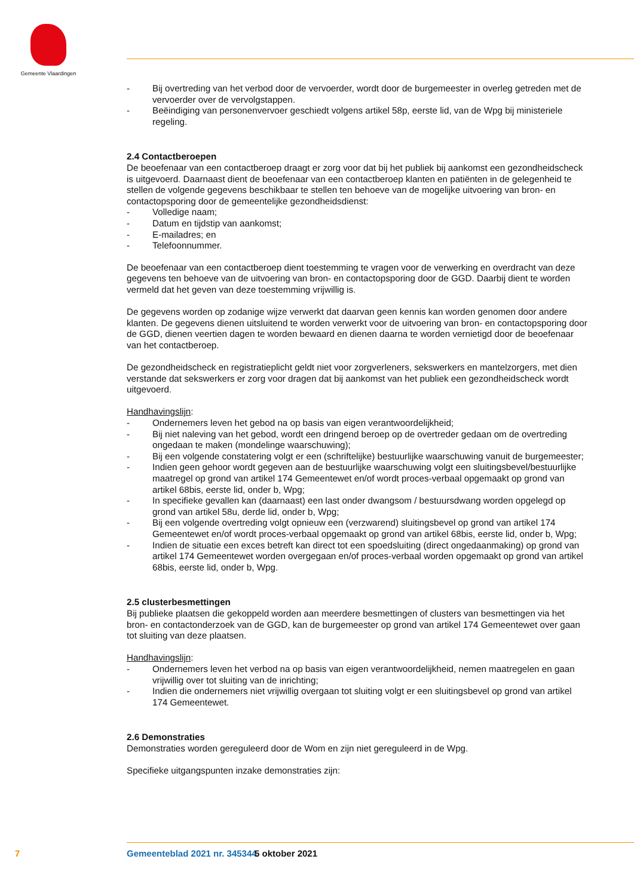Gemeente Vlaardingen
- Bij overtreding van het verbod door de vervoerder, wordt door de burgemeester in overleg getreden met de vervoerder over de vervolgstappen.
- Beëindiging van personenvervoer geschiedt volgens artikel 58p, eerste lid, van de Wpg bij ministeriele regeling.
2.4 Contactberoepen
De beoefenaar van een contactberoep draagt er zorg voor dat bij het publiek bij aankomst een gezondheidscheck is uitgevoerd. Daarnaast dient de beoefenaar van een contactberoep klanten en patiënten in de gelegenheid te stellen de volgende gegevens beschikbaar te stellen ten behoeve van de mogelijke uitvoering van bron- en contactopsporing door de gemeentelijke gezondheidsdienst:
- Volledige naam;
- Datum en tijdstip van aankomst;
- E-mailadres; en
- Telefoonnummer.
De beoefenaar van een contactberoep dient toestemming te vragen voor de verwerking en overdracht van deze gegevens ten behoeve van de uitvoering van bron- en contactopsporing door de GGD. Daarbij dient te worden vermeld dat het geven van deze toestemming vrijwillig is.
De gegevens worden op zodanige wijze verwerkt dat daarvan geen kennis kan worden genomen door andere klanten. De gegevens dienen uitsluitend te worden verwerkt voor de uitvoering van bron- en contactopsporing door de GGD, dienen veertien dagen te worden bewaard en dienen daarna te worden vernietigd door de beoefenaar van het contactberoep.
De gezondheidscheck en registratieplicht geldt niet voor zorgverleners, sekswerkers en mantelzorgers, met dien verstande dat sekswerkers er zorg voor dragen dat bij aankomst van het publiek een gezondheidscheck wordt uitgevoerd.
Handhavingslijn:
- Ondernemers leven het gebod na op basis van eigen verantwoordelijkheid;
- Bij niet naleving van het gebod, wordt een dringend beroep op de overtreder gedaan om de overtreding ongedaan te maken (mondelinge waarschuwing);
- Bij een volgende constatering volgt er een (schriftelijke) bestuurlijke waarschuwing vanuit de burgemeester;
- Indien geen gehoor wordt gegeven aan de bestuurlijke waarschuwing volgt een sluitingsbevel/bestuurlijke maatregel op grond van artikel 174 Gemeentewet en/of wordt proces-verbaal opgemaakt op grond van artikel 68bis, eerste lid, onder b, Wpg;
- In specifieke gevallen kan (daarnaast) een last onder dwangsom / bestuursdwang worden opgelegd op grond van artikel 58u, derde lid, onder b, Wpg;
- Bij een volgende overtreding volgt opnieuw een (verzwarend) sluitingsbevel op grond van artikel 174 Gemeentewet en/of wordt proces-verbaal opgemaakt op grond van artikel 68bis, eerste lid, onder b, Wpg;
- Indien de situatie een exces betreft kan direct tot een spoedsluiting (direct ongedaanmaking) op grond van artikel 174 Gemeentewet worden overgegaan en/of proces-verbaal worden opgemaakt op grond van artikel 68bis, eerste lid, onder b, Wpg.
2.5 clusterbesmettingen
Bij publieke plaatsen die gekoppeld worden aan meerdere besmettingen of clusters van besmettingen via het bron- en contactonderzoek van de GGD, kan de burgemeester op grond van artikel 174 Gemeentewet over gaan tot sluiting van deze plaatsen.
Handhavingslijn:
- Ondernemers leven het verbod na op basis van eigen verantwoordelijkheid, nemen maatregelen en gaan vrijwillig over tot sluiting van de inrichting;
- Indien die ondernemers niet vrijwillig overgaan tot sluiting volgt er een sluitingsbevel op grond van artikel 174 Gemeentewet.
2.6 Demonstraties
Demonstraties worden gereguleerd door de Wom en zijn niet gereguleerd in de Wpg.
Specifieke uitgangspunten inzake demonstraties zijn:
7 Gemeenteblad 2021 nr. 345344 5 oktober 2021